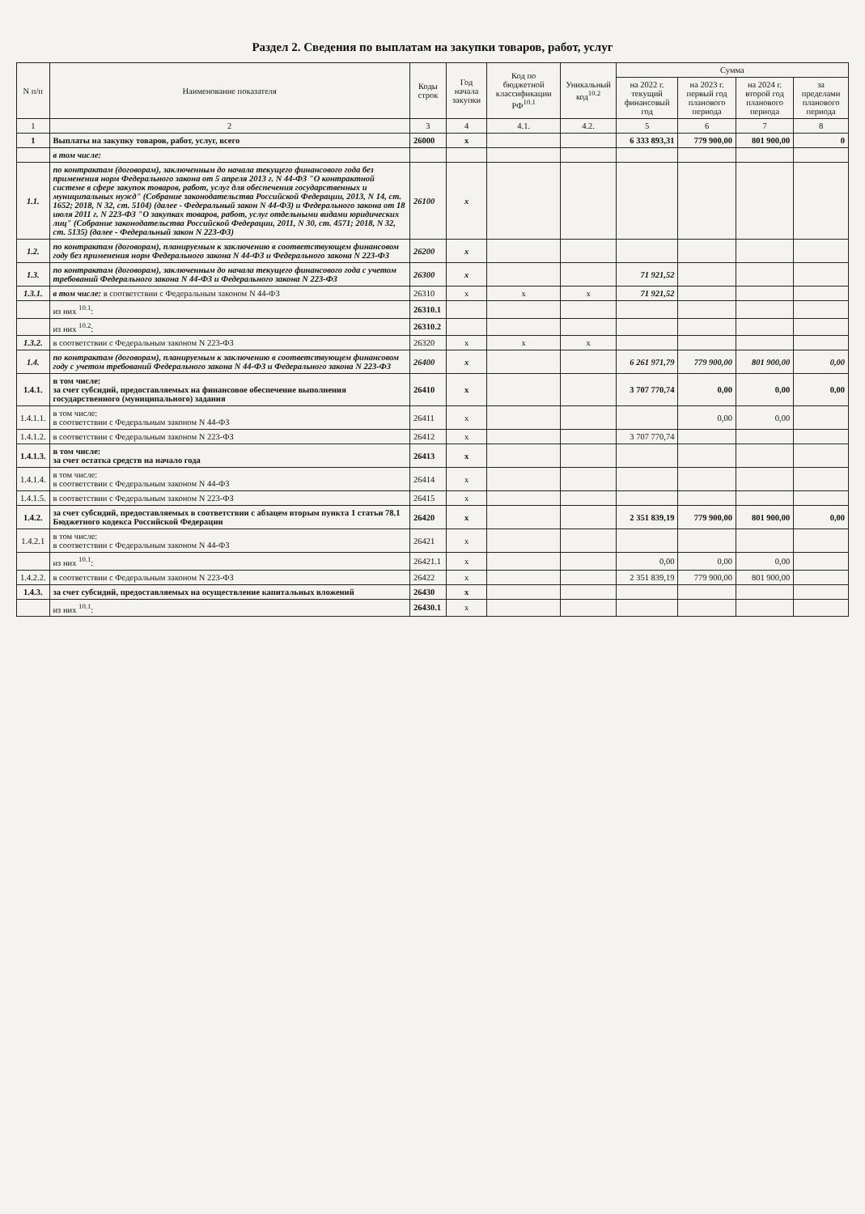Раздел 2. Сведения по выплатам на закупки товаров, работ, услуг
| N п/п | Наименование показателя | Коды строк | Год начала закупки | Код по бюджетной классификации РФ<sup>10.1</sup> | Уникальный код<sup>10.2</sup> | Сумма | | | |
| --- | --- | --- | --- | --- | --- | --- | --- | --- | --- |
| | | | | | | на 2022 г. текущий финансовый год | на 2023 г. первый год планового периода | на 2024 г. второй год планового периода | за пределами планового периода |
| 1 | 2 | 3 | 4 | 4.1. | 4.2. | 5 | 6 | 7 | 8 |
| 1 | Выплаты на закупку товаров, работ, услуг, всего | 26000 | x | | | 6 333 893,31 | 779 900,00 | 801 900,00 | 0 |
| | в том числе: | | | | | | | | |
| 1.1. | по контрактам (договорам), заключенным до начала текущего финансового года без применения норм Федерального закона от 5 апреля 2013 г. N 44-ФЗ "О контрактной системе в сфере закупок товаров, работ, услуг для обеспечения государственных и муниципальных нужд" (Собрание законодательства Российской Федерации, 2013, N 14, ст. 1652; 2018, N 32, ст. 5104) (далее - Федеральный закон N 44-ФЗ) и Федерального закона от 18 июля 2011 г. N 223-ФЗ "О закупках товаров, работ, услуг отдельными видами юридических лиц" (Собрание законодательства Российской Федерации, 2011, N 30, ст. 4571; 2018, N 32, ст. 5135) (далее - Федеральный закон N 223-ФЗ) | 26100 | x | | | | | | |
| 1.2. | по контрактам (договорам), планируемым к заключению в соответствующем финансовом году без применения норм Федерального закона N 44-ФЗ и Федерального закона N 223-ФЗ | 26200 | x | | | | | | |
| 1.3. | по контрактам (договорам), заключенным до начала текущего финансового года с учетом требований Федерального закона N 44-ФЗ и Федерального закона N 223-ФЗ | 26300 | x | | | 71 921,52 | | | |
| 1.3.1. | в том числе: в соответствии с Федеральным законом N 44-ФЗ | 26310 | x | x | x | 71 921,52 | | | |
| | из них <sup>10.1</sup>: | 26310.1 | | | | | | | |
| | из них <sup>10.2</sup>: | 26310.2 | | | | | | | |
| 1.3.2. | в соответствии с Федеральным законом N 223-ФЗ | 26320 | x | x | x | | | | |
| 1.4. | по контрактам (договорам), планируемым к заключению в соответствующем финансовом году с учетом требований Федерального закона N 44-ФЗ и Федерального закона N 223-ФЗ | 26400 | x | | | 6 261 971,79 | 779 900,00 | 801 900,00 | 0,00 |
| 1.4.1. | в том числе: за счет субсидий, предоставляемых на финансовое обеспечение выполнения государственного (муниципального) задания | 26410 | x | | | 3 707 770,74 | 0,00 | 0,00 | 0,00 |
| 1.4.1.1. | в том числе: в соответствии с Федеральным законом N 44-ФЗ | 26411 | x | | | | 0,00 | 0,00 | |
| 1.4.1.2. | в соответствии с Федеральным законом N 223-ФЗ | 26412 | x | | | 3 707 770,74 | | | |
| 1.4.1.3. | в том числе: за счет остатка средств на начало года | 26413 | x | | | | | | |
| 1.4.1.4. | в том числе: в соответствии с Федеральным законом N 44-ФЗ | 26414 | x | | | | | | |
| 1.4.1.5. | в соответствии с Федеральным законом N 223-ФЗ | 26415 | x | | | | | | |
| 1.4.2. | за счет субсидий, предоставляемых в соответствии с абзацем вторым пункта 1 статьи 78.1 Бюджетного кодекса Российской Федерации | 26420 | x | | | 2 351 839,19 | 779 900,00 | 801 900,00 | 0,00 |
| 1.4.2.1 | в том числе: в соответствии с Федеральным законом N 44-ФЗ | 26421 | x | | | | | | |
| | из них <sup>10.1</sup>: | 26421.1 | x | | | 0,00 | 0,00 | 0,00 | |
| 1.4.2.2. | в соответствии с Федеральным законом N 223-ФЗ | 26422 | x | | | 2 351 839,19 | 779 900,00 | 801 900,00 | |
| 1.4.3. | за счет субсидий, предоставляемых на осуществление капитальных вложений | 26430 | x | | | | | | |
| | из них <sup>10.1</sup>: | 26430.1 | x | | | | | | |